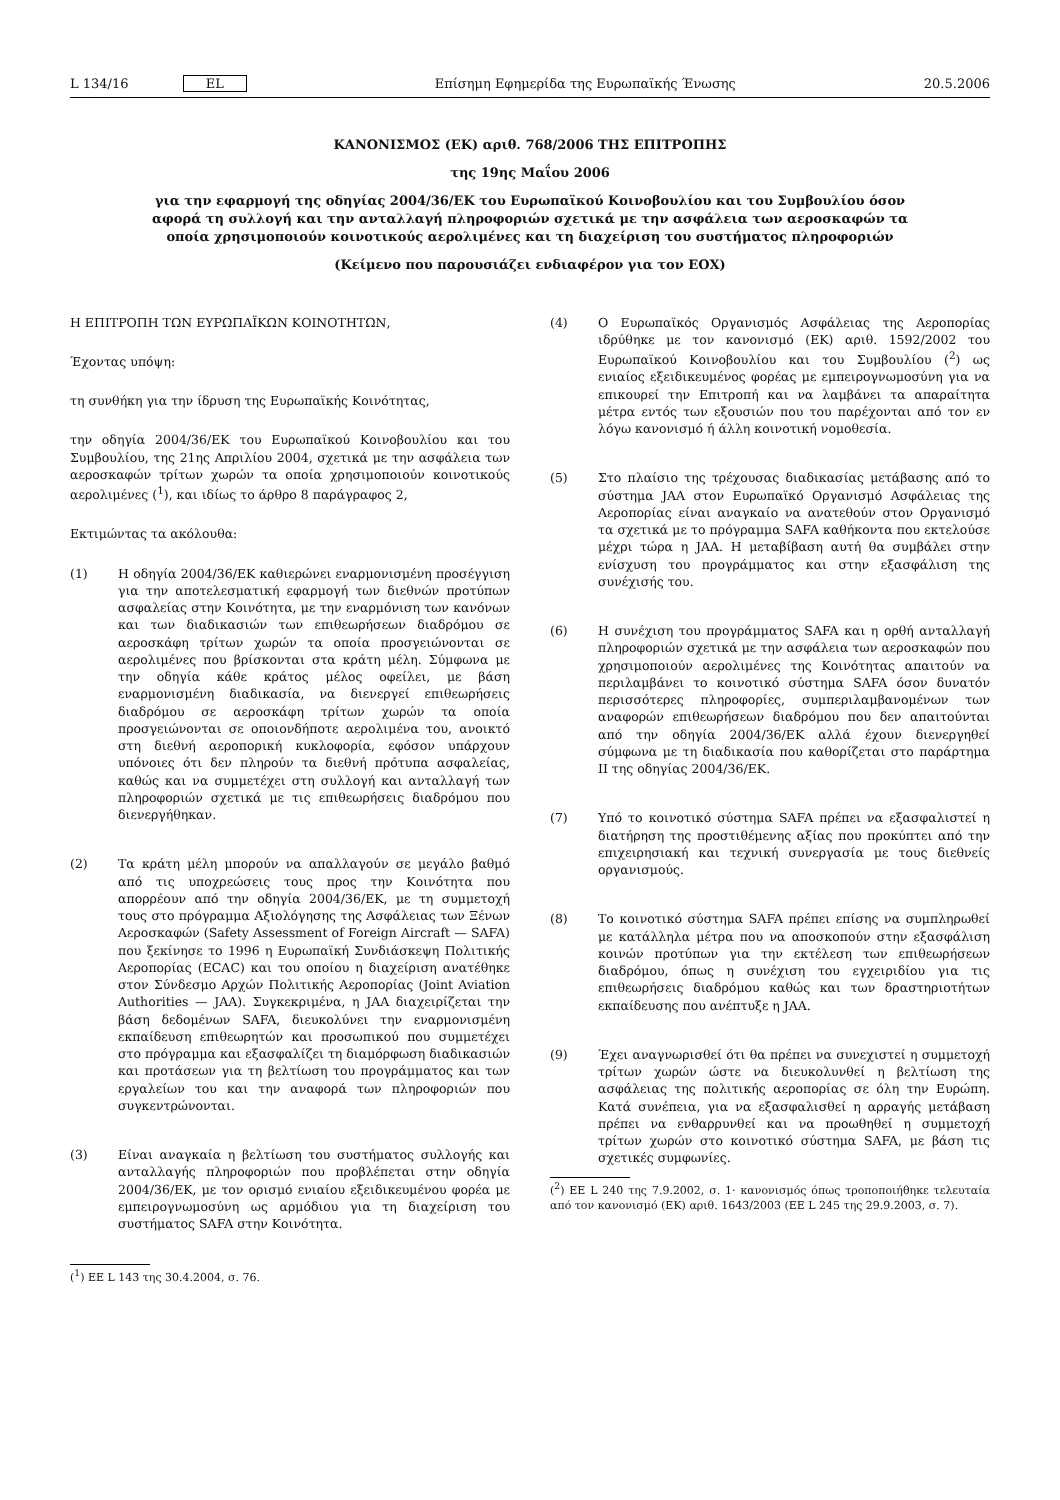L 134/16 EL Επίσημη Εφημερίδα της Ευρωπαϊκής Ένωσης 20.5.2006
ΚΑΝΟΝΙΣΜΟΣ (ΕΚ) αριθ. 768/2006 ΤΗΣ ΕΠΙΤΡΟΠΗΣ
της 19ης Μαΐου 2006
για την εφαρμογή της οδηγίας 2004/36/ΕΚ του Ευρωπαϊκού Κοινοβουλίου και του Συμβουλίου όσον αφορά τη συλλογή και την ανταλλαγή πληροφοριών σχετικά με την ασφάλεια των αεροσκαφών τα οποία χρησιμοποιούν κοινοτικούς αερολιμένες και τη διαχείριση του συστήματος πληροφοριών
(Κείμενο που παρουσιάζει ενδιαφέρον για τον ΕΟΧ)
Η ΕΠΙΤΡΟΠΗ ΤΩΝ ΕΥΡΩΠΑΪΚΩΝ ΚΟΙΝΟΤΗΤΩΝ,
Έχοντας υπόψη:
τη συνθήκη για την ίδρυση της Ευρωπαϊκής Κοινότητας,
την οδηγία 2004/36/ΕΚ του Ευρωπαϊκού Κοινοβουλίου και του Συμβουλίου, της 21ης Απριλίου 2004, σχετικά με την ασφάλεια των αεροσκαφών τρίτων χωρών τα οποία χρησιμοποιούν κοινοτικούς αερολιμένες (<sup>1</sup>), και ιδίως το άρθρο 8 παράγραφος 2,
Εκτιμώντας τα ακόλουθα:
(1) Η οδηγία 2004/36/ΕΚ καθιερώνει εναρμονισμένη προσέγγιση για την αποτελεσματική εφαρμογή των διεθνών προτύπων ασφαλείας στην Κοινότητα, με την εναρμόνιση των κανόνων και των διαδικασιών των επιθεωρήσεων διαδρόμου σε αεροσκάφη τρίτων χωρών τα οποία προσγειώνονται σε αερολιμένες που βρίσκονται στα κράτη μέλη. Σύμφωνα με την οδηγία κάθε κράτος μέλος οφείλει, με βάση εναρμονισμένη διαδικασία, να διενεργεί επιθεωρήσεις διαδρόμου σε αεροσκάφη τρίτων χωρών τα οποία προσγειώνονται σε οποιονδήποτε αερολιμένα του, ανοικτό στη διεθνή αεροπορική κυκλοφορία, εφόσον υπάρχουν υπόνοιες ότι δεν πληρούν τα διεθνή πρότυπα ασφαλείας, καθώς και να συμμετέχει στη συλλογή και ανταλλαγή των πληροφοριών σχετικά με τις επιθεωρήσεις διαδρόμου που διενεργήθηκαν.
(2) Τα κράτη μέλη μπορούν να απαλλαγούν σε μεγάλο βαθμό από τις υποχρεώσεις τους προς την Κοινότητα που απορρέουν από την οδηγία 2004/36/ΕΚ, με τη συμμετοχή τους στο πρόγραμμα Αξιολόγησης της Ασφάλειας των Ξένων Αεροσκαφών (Safety Assessment of Foreign Aircraft — SAFA) που ξεκίνησε το 1996 η Ευρωπαϊκή Συνδιάσκεψη Πολιτικής Αεροπορίας (ECAC) και του οποίου η διαχείριση ανατέθηκε στον Σύνδεσμο Αρχών Πολιτικής Αεροπορίας (Joint Aviation Authorities — JAA). Συγκεκριμένα, η JAA διαχειρίζεται την βάση δεδομένων SAFA, διευκολύνει την εναρμονισμένη εκπαίδευση επιθεωρητών και προσωπικού που συμμετέχει στο πρόγραμμα και εξασφαλίζει τη διαμόρφωση διαδικασιών και προτάσεων για τη βελτίωση του προγράμματος και των εργαλείων του και την αναφορά των πληροφοριών που συγκεντρώνονται.
(3) Είναι αναγκαία η βελτίωση του συστήματος συλλογής και ανταλλαγής πληροφοριών που προβλέπεται στην οδηγία 2004/36/ΕΚ, με τον ορισμό ενιαίου εξειδικευμένου φορέα με εμπειρογνωμοσύνη ως αρμόδιου για τη διαχείριση του συστήματος SAFA στην Κοινότητα.
(<sup>1</sup>) ΕΕ L 143 της 30.4.2004, σ. 76.
(4) Ο Ευρωπαϊκός Οργανισμός Ασφάλειας της Αεροπορίας ιδρύθηκε με τον κανονισμό (ΕΚ) αριθ. 1592/2002 του Ευρωπαϊκού Κοινοβουλίου και του Συμβουλίου (<sup>2</sup>) ως ενιαίος εξειδικευμένος φορέας με εμπειρογνωμοσύνη για να επικουρεί την Επιτροπή και να λαμβάνει τα απαραίτητα μέτρα εντός των εξουσιών που του παρέχονται από τον εν λόγω κανονισμό ή άλλη κοινοτική νομοθεσία.
(5) Στο πλαίσιο της τρέχουσας διαδικασίας μετάβασης από το σύστημα JAA στον Ευρωπαϊκό Οργανισμό Ασφάλειας της Αεροπορίας είναι αναγκαίο να ανατεθούν στον Οργανισμό τα σχετικά με το πρόγραμμα SAFA καθήκοντα που εκτελούσε μέχρι τώρα η JAA. Η μεταβίβαση αυτή θα συμβάλει στην ενίσχυση του προγράμματος και στην εξασφάλιση της συνέχισής του.
(6) Η συνέχιση του προγράμματος SAFA και η ορθή ανταλλαγή πληροφοριών σχετικά με την ασφάλεια των αεροσκαφών που χρησιμοποιούν αερολιμένες της Κοινότητας απαιτούν να περιλαμβάνει το κοινοτικό σύστημα SAFA όσον δυνατόν περισσότερες πληροφορίες, συμπεριλαμβανομένων των αναφορών επιθεωρήσεων διαδρόμου που δεν απαιτούνται από την οδηγία 2004/36/ΕΚ αλλά έχουν διενεργηθεί σύμφωνα με τη διαδικασία που καθορίζεται στο παράρτημα II της οδηγίας 2004/36/ΕΚ.
(7) Υπό το κοινοτικό σύστημα SAFA πρέπει να εξασφαλιστεί η διατήρηση της προστιθέμενης αξίας που προκύπτει από την επιχειρησιακή και τεχνική συνεργασία με τους διεθνείς οργανισμούς.
(8) Το κοινοτικό σύστημα SAFA πρέπει επίσης να συμπληρωθεί με κατάλληλα μέτρα που να αποσκοπούν στην εξασφάλιση κοινών προτύπων για την εκτέλεση των επιθεωρήσεων διαδρόμου, όπως η συνέχιση του εγχειριδίου για τις επιθεωρήσεις διαδρόμου καθώς και των δραστηριοτήτων εκπαίδευσης που ανέπτυξε η JAA.
(9) Έχει αναγνωρισθεί ότι θα πρέπει να συνεχιστεί η συμμετοχή τρίτων χωρών ώστε να διευκολυνθεί η βελτίωση της ασφάλειας της πολιτικής αεροπορίας σε όλη την Ευρώπη. Κατά συνέπεια, για να εξασφαλισθεί η αρραγής μετάβαση πρέπει να ενθαρρυνθεί και να προωθηθεί η συμμετοχή τρίτων χωρών στο κοινοτικό σύστημα SAFA, με βάση τις σχετικές συμφωνίες.
(<sup>2</sup>) ΕΕ L 240 της 7.9.2002, σ. 1· κανονισμός όπως τροποποιήθηκε τελευταία από τον κανονισμό (ΕΚ) αριθ. 1643/2003 (ΕΕ L 245 της 29.9.2003, σ. 7).